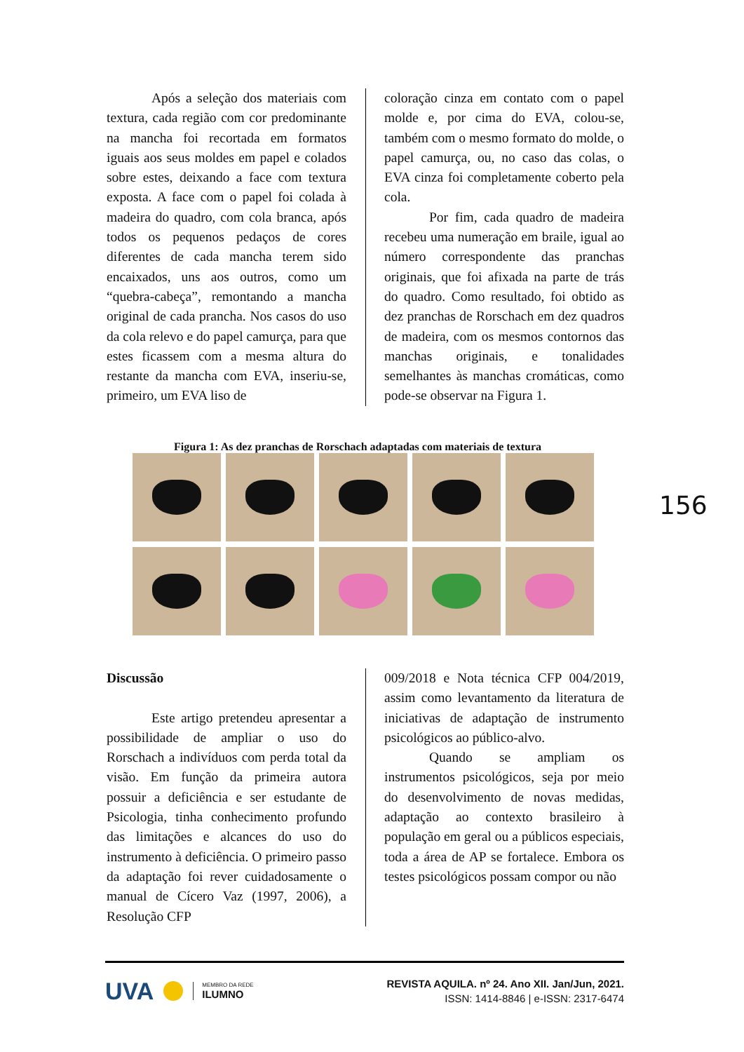Após a seleção dos materiais com textura, cada região com cor predominante na mancha foi recortada em formatos iguais aos seus moldes em papel e colados sobre estes, deixando a face com textura exposta. A face com o papel foi colada à madeira do quadro, com cola branca, após todos os pequenos pedaços de cores diferentes de cada mancha terem sido encaixados, uns aos outros, como um “quebra-cabeça”, remontando a mancha original de cada prancha. Nos casos do uso da cola relevo e do papel camurça, para que estes ficassem com a mesma altura do restante da mancha com EVA, inseriu-se, primeiro, um EVA liso de
coloração cinza em contato com o papel molde e, por cima do EVA, colou-se, também com o mesmo formato do molde, o papel camurça, ou, no caso das colas, o EVA cinza foi completamente coberto pela cola.
Por fim, cada quadro de madeira recebeu uma numeração em braile, igual ao número correspondente das pranchas originais, que foi afixada na parte de trás do quadro. Como resultado, foi obtido as dez pranchas de Rorschach em dez quadros de madeira, com os mesmos contornos das manchas originais, e tonalidades semelhantes às manchas cromáticas, como pode-se observar na Figura 1.
Figura 1: As dez pranchas de Rorschach adaptadas com materiais de textura
156
Discussão
Este artigo pretendeu apresentar a possibilidade de ampliar o uso do Rorschach a indivíduos com perda total da visão. Em função da primeira autora possuir a deficiência e ser estudante de Psicologia, tinha conhecimento profundo das limitações e alcances do uso do instrumento à deficiência. O primeiro passo da adaptação foi rever cuidadosamente o manual de Cícero Vaz (1997, 2006), a Resolução CFP
009/2018 e Nota técnica CFP 004/2019, assim como levantamento da literatura de iniciativas de adaptação de instrumento psicológicos ao público-alvo.
Quando se ampliam os instrumentos psicológicos, seja por meio do desenvolvimento de novas medidas, adaptação ao contexto brasileiro à população em geral ou a públicos especiais, toda a área de AP se fortalece. Embora os testes psicológicos possam compor ou não
UVA MEMBRO DA REDE
ILUMNO
REVISTA AQUILA. nº 24. Ano XII. Jan/Jun, 2021.
ISSN: 1414-8846 | e-ISSN: 2317-6474